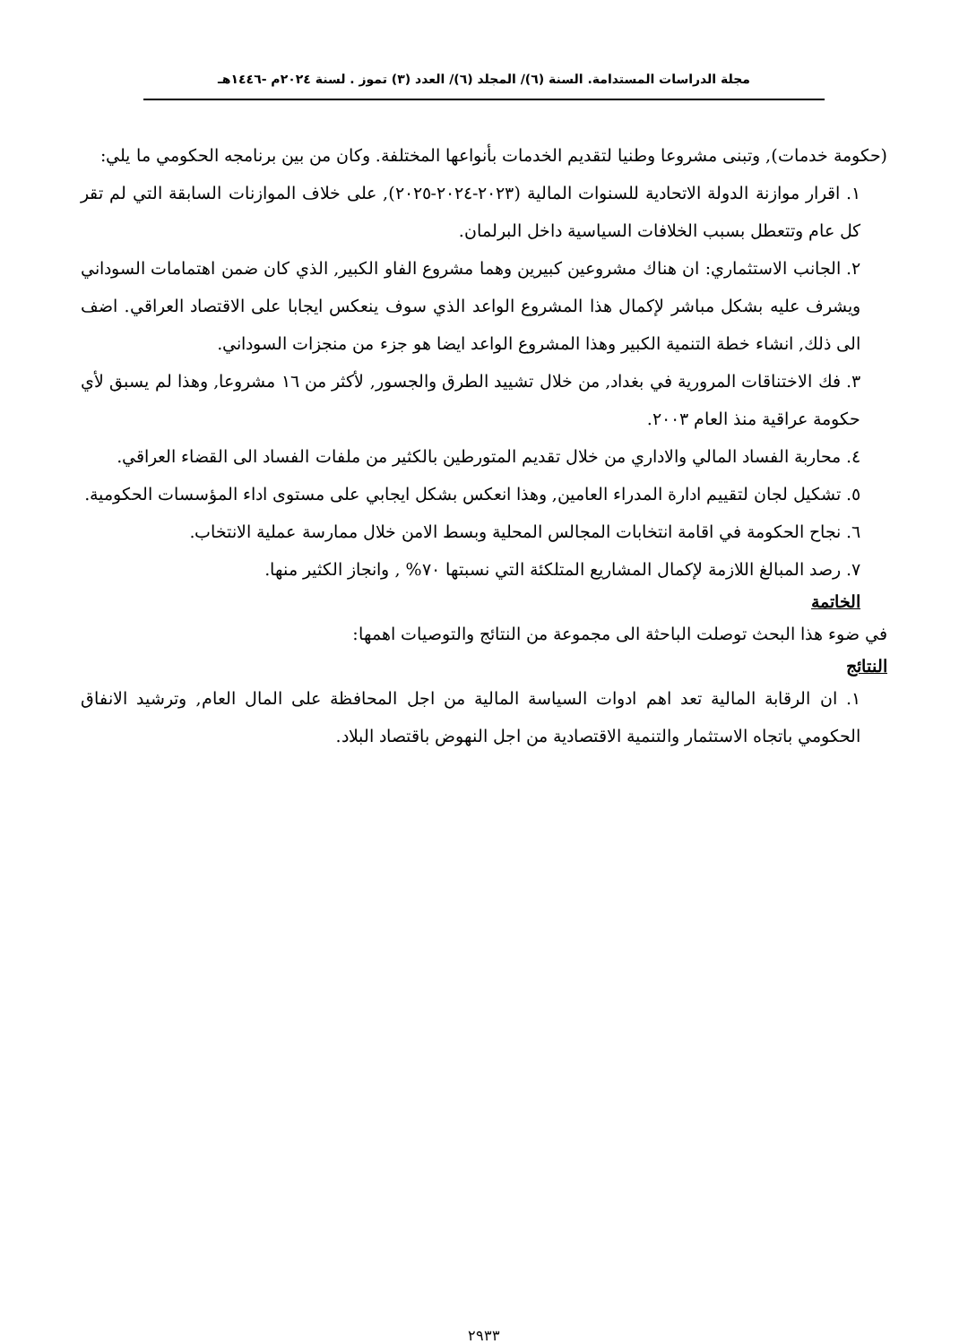مجلة الدراسات المستدامة. السنة (٦)/ المجلد (٦)/ العدد (٣) تموز . لسنة ٢٠٢٤م -١٤٤٦هـ
(حكومة خدمات), وتبنى مشروعا وطنيا لتقديم الخدمات بأنواعها المختلفة. وكان من بين برنامجه الحكومي ما يلي:
١. اقرار موازنة الدولة الاتحادية للسنوات المالية (٢٠٢٣-٢٠٢٤-٢٠٢٥), على خلاف الموازنات السابقة التي لم تقر كل عام وتتعطل بسبب الخلافات السياسية داخل البرلمان.
٢. الجانب الاستثماري: ان هناك مشروعين كبيرين وهما مشروع الفاو الكبير, الذي كان ضمن اهتمامات السوداني ويشرف عليه بشكل مباشر لإكمال هذا المشروع الواعد الذي سوف ينعكس ايجابا على الاقتصاد العراقي. اضف الى ذلك, انشاء خطة التنمية الكبير وهذا المشروع الواعد ايضا هو جزء من منجزات السوداني.
٣. فك الاختناقات المرورية في بغداد, من خلال تشييد الطرق والجسور, لأكثر من ١٦ مشروعا, وهذا لم يسبق لأي حكومة عراقية منذ العام ٢٠٠٣.
٤. محاربة الفساد المالي والاداري من خلال تقديم المتورطين بالكثير من ملفات الفساد الى القضاء العراقي.
٥. تشكيل لجان لتقييم ادارة المدراء العامين, وهذا انعكس بشكل ايجابي على مستوى اداء المؤسسات الحكومية.
٦. نجاح الحكومة في اقامة انتخابات المجالس المحلية وبسط الامن خلال ممارسة عملية الانتخاب.
٧. رصد المبالغ اللازمة لإكمال المشاريع المتلكئة التي نسبتها ٧٠% , وانجاز الكثير منها.
الخاتمة
في ضوء هذا البحث توصلت الباحثة الى مجموعة من النتائج والتوصيات اهمها:
النتائج
١. ان الرقابة المالية تعد اهم ادوات السياسة المالية من اجل المحافظة على المال العام, وترشيد الانفاق الحكومي باتجاه الاستثمار والتنمية الاقتصادية من اجل النهوض باقتصاد البلاد.
٢٩٣٣